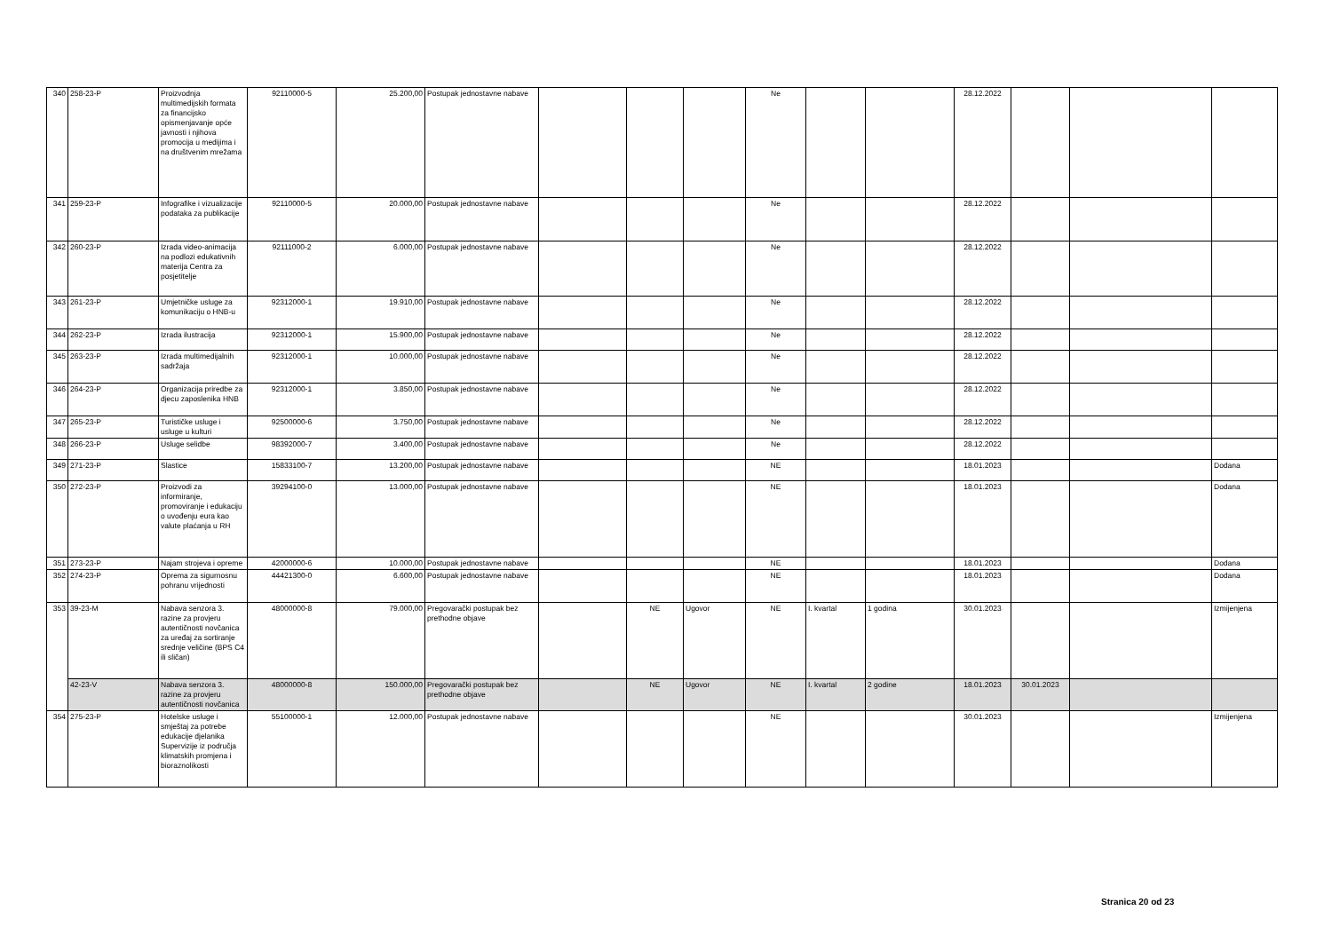| 340 | 258-23-P | Proizvodnja multimedijskih formata za financijsko opismenjavanje opće javnosti i njihova promocija u medijima i na društvenim mrežama | 92110000-5 | 25.200,00 | Postupak jednostavne nabave | | | | Ne | | | 28.12.2022 | | | |
| 341 | 259-23-P | Infografike i vizualizacije podataka za publikacije | 92110000-5 | 20.000,00 | Postupak jednostavne nabave | | | | Ne | | | 28.12.2022 | | | |
| 342 | 260-23-P | Izrada video-animacija na podlozi edukativnih materija Centra za posjetitelje | 92111000-2 | 6.000,00 | Postupak jednostavne nabave | | | | Ne | | | 28.12.2022 | | | |
| 343 | 261-23-P | Umjetničke usluge za komunikaciju o HNB-u | 92312000-1 | 19.910,00 | Postupak jednostavne nabave | | | | Ne | | | 28.12.2022 | | | |
| 344 | 262-23-P | Izrada ilustracija | 92312000-1 | 15.900,00 | Postupak jednostavne nabave | | | | Ne | | | 28.12.2022 | | | |
| 345 | 263-23-P | Izrada multimedijalnih sadržaja | 92312000-1 | 10.000,00 | Postupak jednostavne nabave | | | | Ne | | | 28.12.2022 | | | |
| 346 | 264-23-P | Organizacija priredbe za djecu zaposlenika HNB | 92312000-1 | 3.850,00 | Postupak jednostavne nabave | | | | Ne | | | 28.12.2022 | | | |
| 347 | 265-23-P | Turističke usluge i usluge u kulturi | 92500000-6 | 3.750,00 | Postupak jednostavne nabave | | | | Ne | | | 28.12.2022 | | | |
| 348 | 266-23-P | Usluge selidbe | 98392000-7 | 3.400,00 | Postupak jednostavne nabave | | | | Ne | | | 28.12.2022 | | | |
| 349 | 271-23-P | Slastice | 15833100-7 | 13.200,00 | Postupak jednostavne nabave | | | | NE | | | 18.01.2023 | | | Dodana |
| 350 | 272-23-P | Proizvodi za informiranje, promoviranje i edukaciju o uvođenju eura kao valute plaćanja u RH | 39294100-0 | 13.000,00 | Postupak jednostavne nabave | | | | NE | | | 18.01.2023 | | | Dodana |
| 351 | 273-23-P | Najam strojeva i opreme | 42000000-6 | 10.000,00 | Postupak jednostavne nabave | | | | NE | | | 18.01.2023 | | | Dodana |
| 352 | 274-23-P | Oprema za sigurnosnu pohranu vrijednosti | 44421300-0 | 6.600,00 | Postupak jednostavne nabave | | | | NE | | | 18.01.2023 | | | Dodana |
| 353 | 39-23-M | Nabava senzora 3. razine za provjeru autentičnosti novčanica za uređaj za sortiranje srednje veličine (BPS C4 ili sličan) | 48000000-8 | 79.000,00 | Pregovarački postupak bez prethodne objave | | NE | Ugovor | NE | I. kvartal | 1 godina | 30.01.2023 | | | Izmijenjena |
| | 42-23-V | Nabava senzora 3. razine za provjeru autentičnosti novčanica | 48000000-8 | 150.000,00 | Pregovarački postupak bez prethodne objave | | NE | Ugovor | NE | I. kvartal | 2 godine | 18.01.2023 | 30.01.2023 | | |
| 354 | 275-23-P | Hotelske usluge i smještaj za potrebe edukacije djelanika Supervizije iz područja klimatskih promjena i bioraznolikosti | 55100000-1 | 12.000,00 | Postupak jednostavne nabave | | | | NE | | | 30.01.2023 | | | Izmijenjena |
Stranica 20 od 23